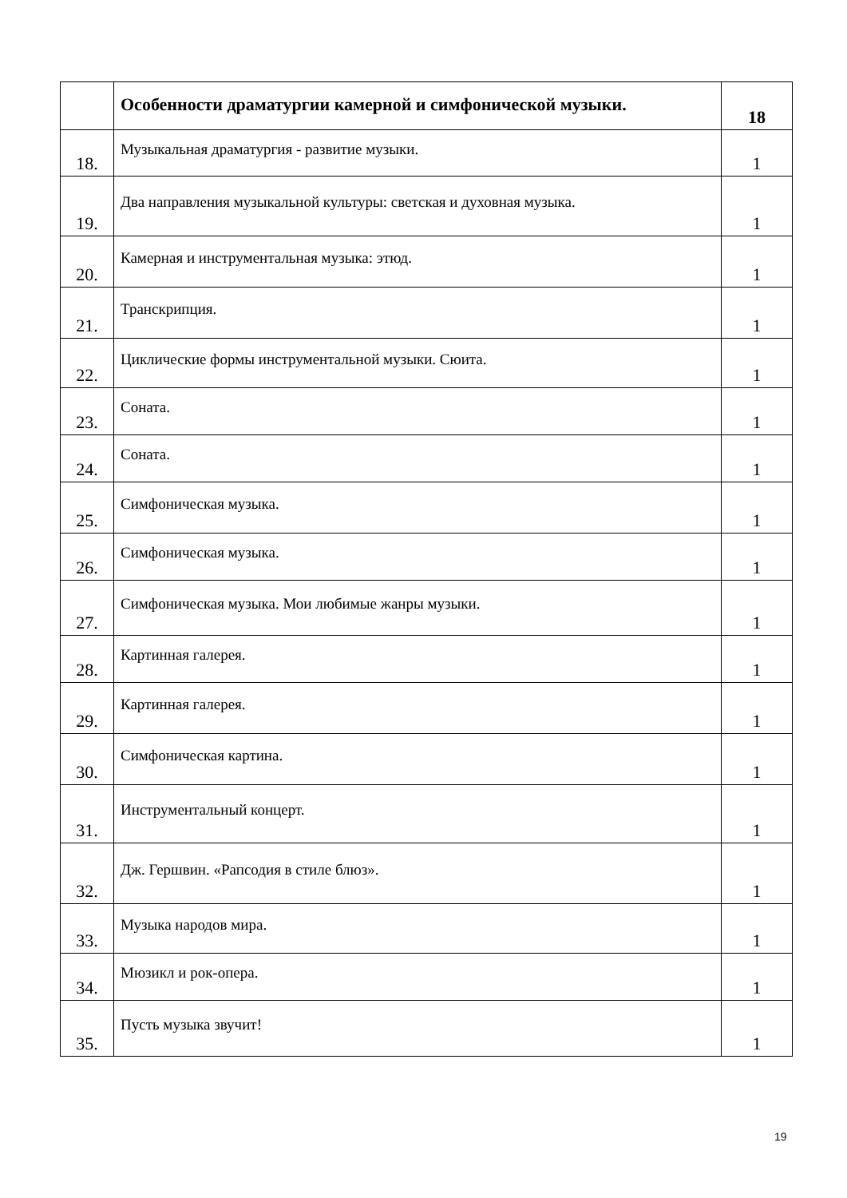| | Особенности драматургии камерной и симфонической музыки. | 18 |
| 18. | Музыкальная драматургия - развитие музыки. | 1 |
| 19. | Два направления музыкальной культуры: светская и духовная музыка. | 1 |
| 20. | Камерная и инструментальная музыка: этюд. | 1 |
| 21. | Транскрипция. | 1 |
| 22. | Циклические формы инструментальной музыки. Сюита. | 1 |
| 23. | Соната. | 1 |
| 24. | Соната. | 1 |
| 25. | Симфоническая музыка. | 1 |
| 26. | Симфоническая музыка. | 1 |
| 27. | Симфоническая музыка. Мои любимые жанры музыки. | 1 |
| 28. | Картинная галерея. | 1 |
| 29. | Картинная галерея. | 1 |
| 30. | Симфоническая картина. | 1 |
| 31. | Инструментальный концерт. | 1 |
| 32. | Дж. Гершвин. «Рапсодия в стиле блюз». | 1 |
| 33. | Музыка народов мира. | 1 |
| 34. | Мюзикл и рок-опера. | 1 |
| 35. | Пусть музыка звучит! | 1 |
19